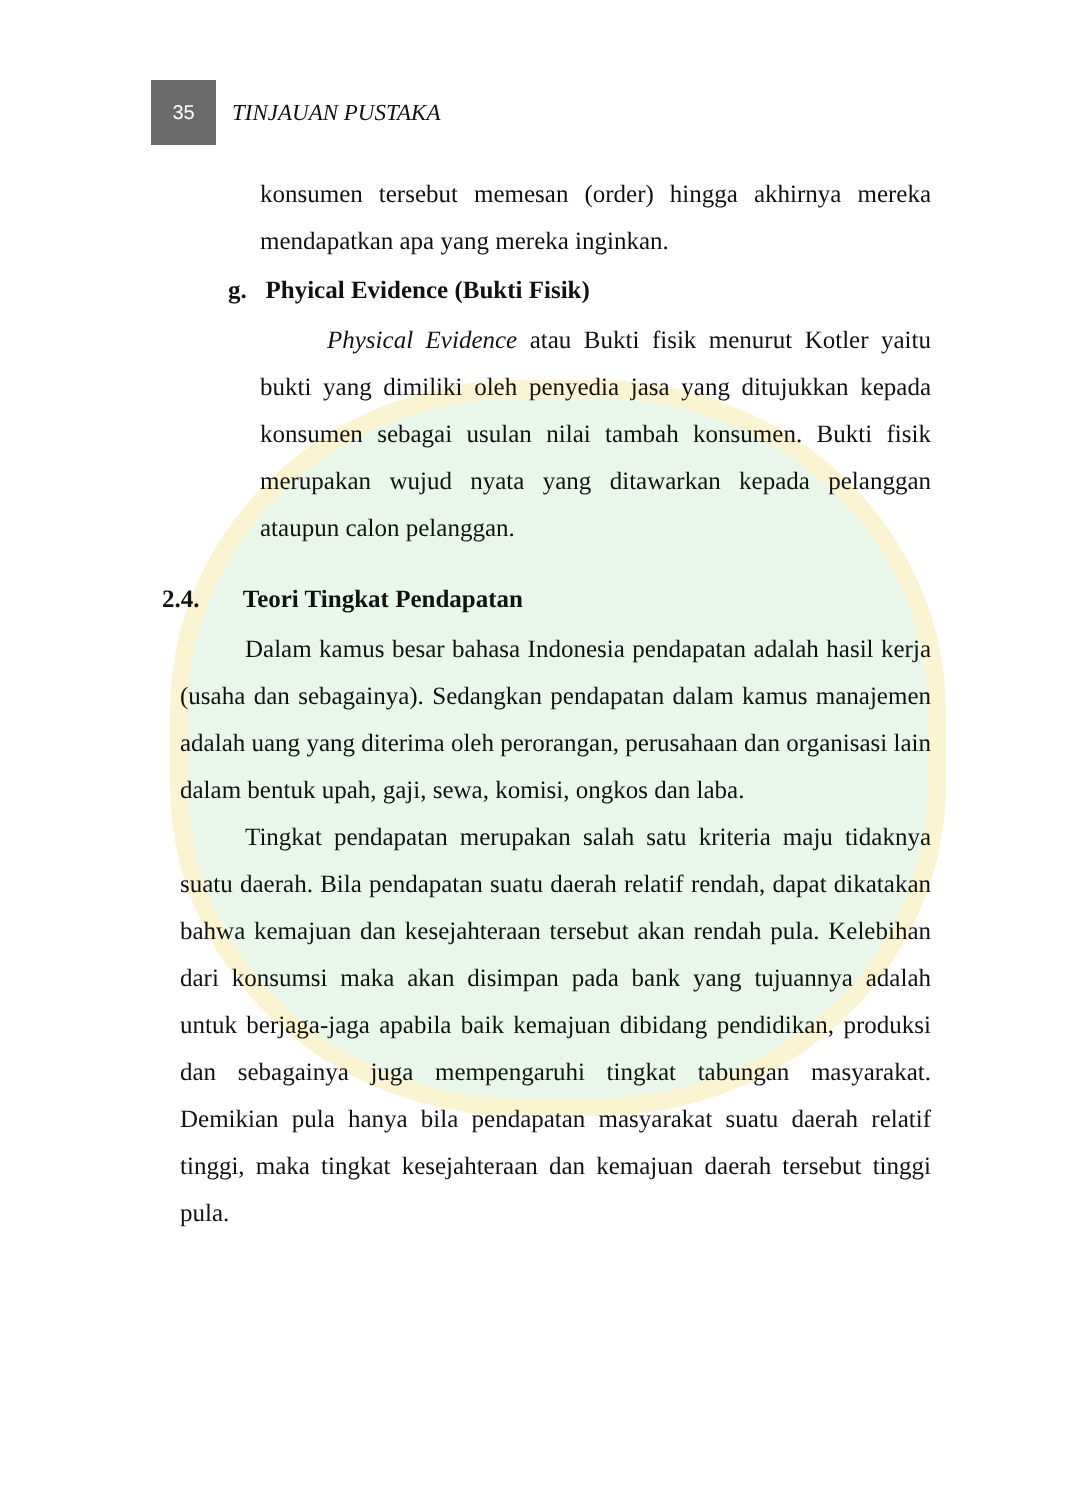35
TINJAUAN PUSTAKA
konsumen tersebut memesan (order) hingga akhirnya mereka mendapatkan apa yang mereka inginkan.
g. Phyical Evidence (Bukti Fisik)
Physical Evidence atau Bukti fisik menurut Kotler yaitu bukti yang dimiliki oleh penyedia jasa yang ditujukkan kepada konsumen sebagai usulan nilai tambah konsumen. Bukti fisik merupakan wujud nyata yang ditawarkan kepada pelanggan ataupun calon pelanggan.
2.4. Teori Tingkat Pendapatan
Dalam kamus besar bahasa Indonesia pendapatan adalah hasil kerja (usaha dan sebagainya). Sedangkan pendapatan dalam kamus manajemen adalah uang yang diterima oleh perorangan, perusahaan dan organisasi lain dalam bentuk upah, gaji, sewa, komisi, ongkos dan laba.
Tingkat pendapatan merupakan salah satu kriteria maju tidaknya suatu daerah. Bila pendapatan suatu daerah relatif rendah, dapat dikatakan bahwa kemajuan dan kesejahteraan tersebut akan rendah pula. Kelebihan dari konsumsi maka akan disimpan pada bank yang tujuannya adalah untuk berjaga-jaga apabila baik kemajuan dibidang pendidikan, produksi dan sebagainya juga mempengaruhi tingkat tabungan masyarakat. Demikian pula hanya bila pendapatan masyarakat suatu daerah relatif tinggi, maka tingkat kesejahteraan dan kemajuan daerah tersebut tinggi pula.